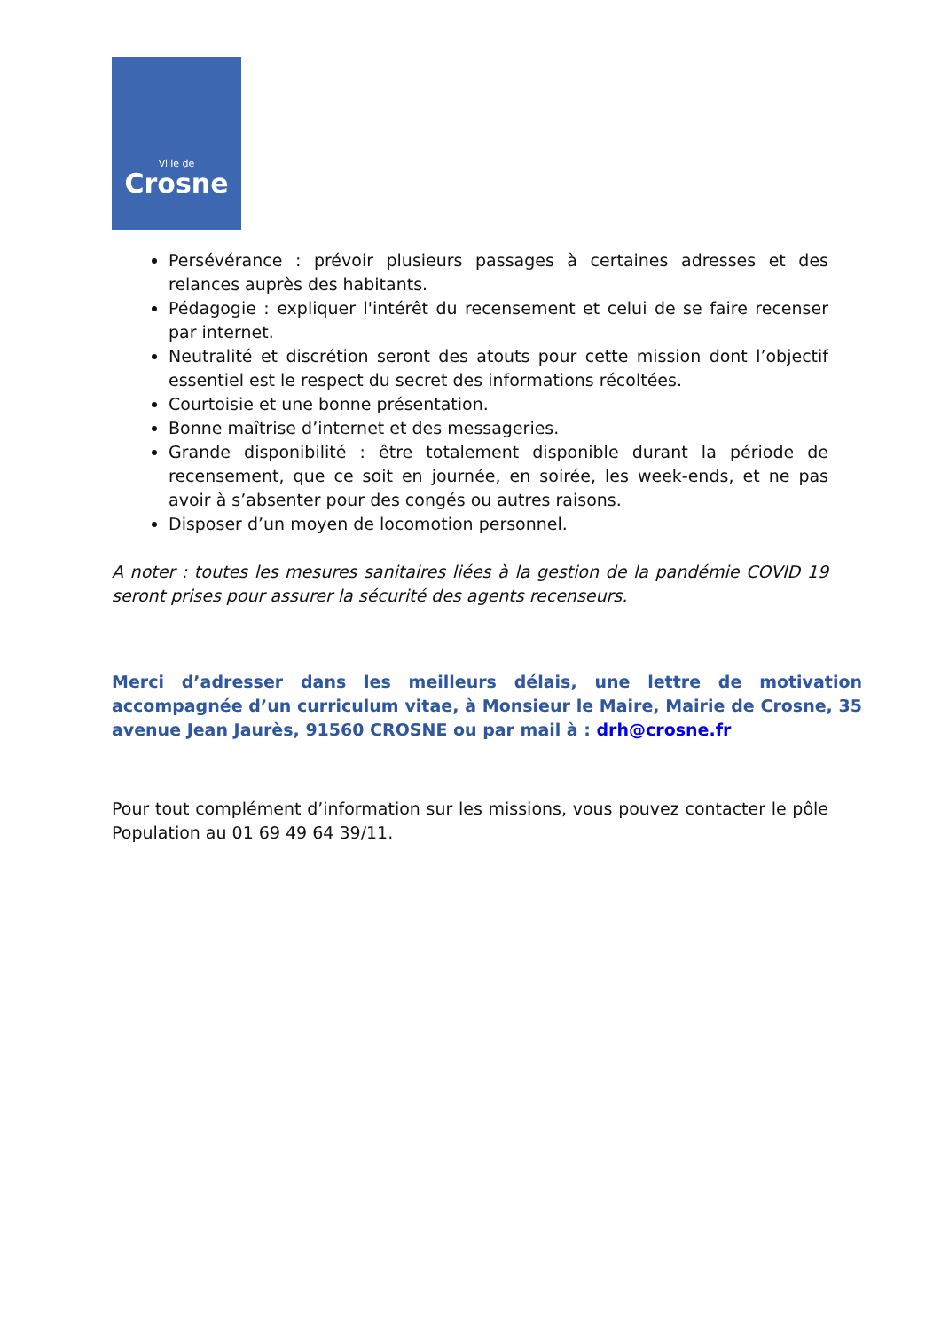Ville de
Crosne
Persévérance : prévoir plusieurs passages à certaines adresses et des relances auprès des habitants.
Pédagogie : expliquer l'intérêt du recensement et celui de se faire recenser par internet.
Neutralité et discrétion seront des atouts pour cette mission dont l’objectif essentiel est le respect du secret des informations récoltées.
Courtoisie et une bonne présentation.
Bonne maîtrise d’internet et des messageries.
Grande disponibilité : être totalement disponible durant la période de recensement, que ce soit en journée, en soirée, les week-ends, et ne pas avoir à s’absenter pour des congés ou autres raisons.
Disposer d’un moyen de locomotion personnel.
A noter : toutes les mesures sanitaires liées à la gestion de la pandémie COVID 19 seront prises pour assurer la sécurité des agents recenseurs.
Merci d’adresser dans les meilleurs délais, une lettre de motivation accompagnée d’un curriculum vitae, à Monsieur le Maire, Mairie de Crosne, 35 avenue Jean Jaurès, 91560 CROSNE ou par mail à : drh@crosne.fr
Pour tout complément d’information sur les missions, vous pouvez contacter le pôle Population au 01 69 49 64 39/11.